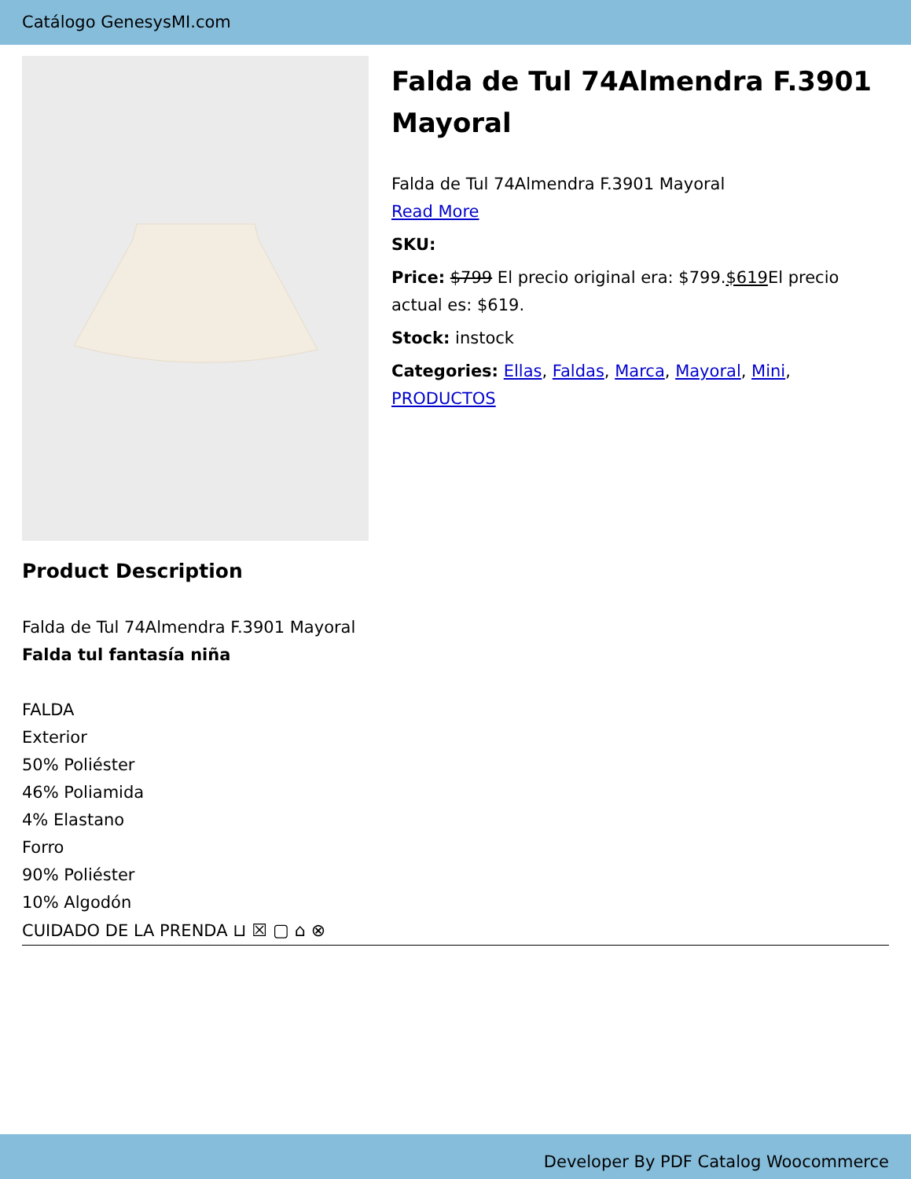Catálogo GenesysMI.com
Falda de Tul 74Almendra F.3901 Mayoral
Falda de Tul 74Almendra F.3901 Mayoral
Read More
SKU:
Price: $799 El precio original era: $799.$619 El precio actual es: $619.
Stock: instock
Categories: Ellas, Faldas, Marca, Mayoral, Mini, PRODUCTOS
Product Description
Falda de Tul 74Almendra F.3901 Mayoral
Falda tul fantasía niña
FALDA
Exterior
50% Poliéster
46% Poliamida
4% Elastano
Forro
90% Poliéster
10% Algodón
CUIDADO DE LA PRENDA ⊔ ☒ ▢ ⌂ ⊗
Developer By PDF Catalog Woocommerce